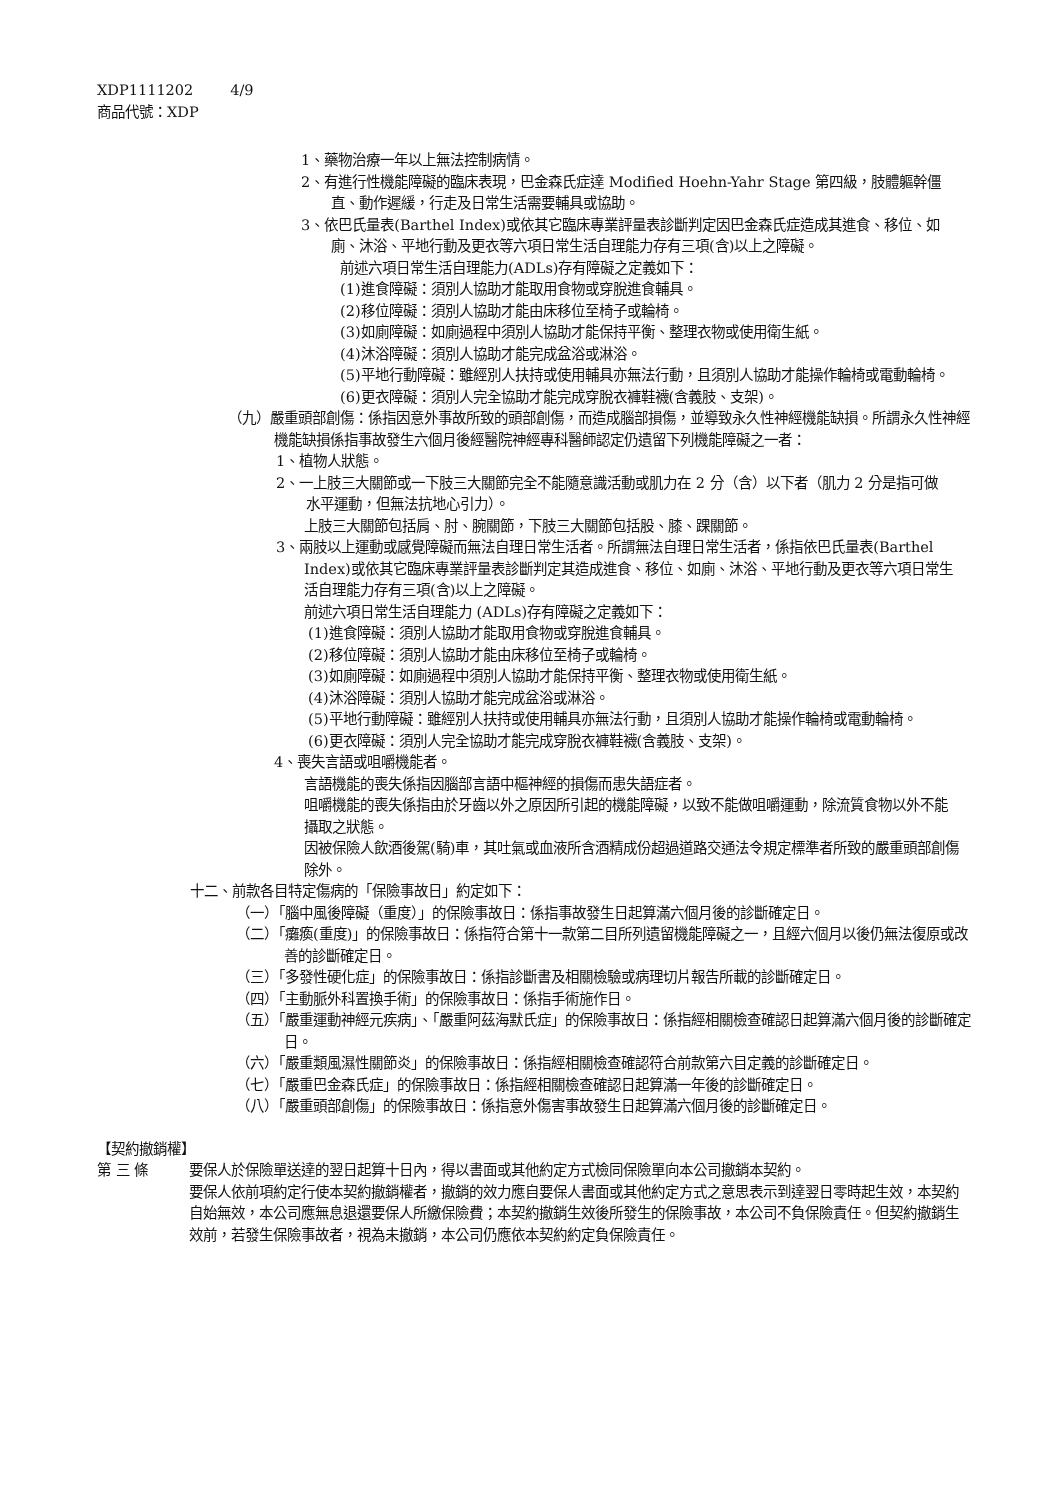XDP1111202 4/9
商品代號：XDP
1、藥物治療一年以上無法控制病情。
2、有進行性機能障礙的臨床表現，巴金森氏症達 Modified Hoehn-Yahr Stage 第四級，肢體軀幹僵直、動作遲緩，行走及日常生活需要輔具或協助。
3、依巴氏量表(Barthel Index)或依其它臨床專業評量表診斷判定因巴金森氏症造成其進食、移位、如廁、沐浴、平地行動及更衣等六項日常生活自理能力存有三項(含)以上之障礙。
前述六項日常生活自理能力(ADLs)存有障礙之定義如下：
(1)進食障礙：須別人協助才能取用食物或穿脫進食輔具。
(2)移位障礙：須別人協助才能由床移位至椅子或輪椅。
(3)如廁障礙：如廁過程中須別人協助才能保持平衡、整理衣物或使用衛生紙。
(4)沐浴障礙：須別人協助才能完成盆浴或淋浴。
(5)平地行動障礙：雖經別人扶持或使用輔具亦無法行動，且須別人協助才能操作輪椅或電動輪椅。
(6)更衣障礙：須別人完全協助才能完成穿脫衣褲鞋襪(含義肢、支架)。
（九）嚴重頭部創傷：係指因意外事故所致的頭部創傷，而造成腦部損傷，並導致永久性神經機能缺損。所謂永久性神經機能缺損係指事故發生六個月後經醫院神經專科醫師認定仍遺留下列機能障礙之一者：
1、植物人狀態。
2、一上肢三大關節或一下肢三大關節完全不能隨意識活動或肌力在 2 分（含）以下者（肌力 2 分是指可做水平運動，但無法抗地心引力）。
上肢三大關節包括肩、肘、腕關節，下肢三大關節包括股、膝、踝關節。
3、兩肢以上運動或感覺障礙而無法自理日常生活者。所謂無法自理日常生活者，係指依巴氏量表(Barthel Index)或依其它臨床專業評量表診斷判定其造成進食、移位、如廁、沐浴、平地行動及更衣等六項日常生活自理能力存有三項(含)以上之障礙。
前述六項日常生活自理能力 (ADLs)存有障礙之定義如下：
(1)進食障礙：須別人協助才能取用食物或穿脫進食輔具。
(2)移位障礙：須別人協助才能由床移位至椅子或輪椅。
(3)如廁障礙：如廁過程中須別人協助才能保持平衡、整理衣物或使用衛生紙。
(4)沐浴障礙：須別人協助才能完成盆浴或淋浴。
(5)平地行動障礙：雖經別人扶持或使用輔具亦無法行動，且須別人協助才能操作輪椅或電動輪椅。
(6)更衣障礙：須別人完全協助才能完成穿脫衣褲鞋襪(含義肢、支架)。
4、喪失言語或咀嚼機能者。
言語機能的喪失係指因腦部言語中樞神經的損傷而患失語症者。
咀嚼機能的喪失係指由於牙齒以外之原因所引起的機能障礙，以致不能做咀嚼運動，除流質食物以外不能攝取之狀態。
因被保險人飲酒後駕(騎)車，其吐氣或血液所含酒精成份超過道路交通法令規定標準者所致的嚴重頭部創傷除外。
十二、前款各目特定傷病的「保險事故日」約定如下：
（一）「腦中風後障礙（重度）」的保險事故日：係指事故發生日起算滿六個月後的診斷確定日。
（二）「癱瘓(重度)」的保險事故日：係指符合第十一款第二目所列遺留機能障礙之一，且經六個月以後仍無法復原或改善的診斷確定日。
（三）「多發性硬化症」的保險事故日：係指診斷書及相關檢驗或病理切片報告所載的診斷確定日。
（四）「主動脈外科置換手術」的保險事故日：係指手術施作日。
（五）「嚴重運動神經元疾病」、「嚴重阿茲海默氏症」的保險事故日：係指經相關檢查確認日起算滿六個月後的診斷確定日。
（六）「嚴重類風濕性關節炎」的保險事故日：係指經相關檢查確認符合前款第六目定義的診斷確定日。
（七）「嚴重巴金森氏症」的保險事故日：係指經相關檢查確認日起算滿一年後的診斷確定日。
（八）「嚴重頭部創傷」的保險事故日：係指意外傷害事故發生日起算滿六個月後的診斷確定日。
【契約撤銷權】
第 三 條 要保人於保險單送達的翌日起算十日內，得以書面或其他約定方式檢同保險單向本公司撤銷本契約。
要保人依前項約定行使本契約撤銷權者，撤銷的效力應自要保人書面或其他約定方式之意思表示到達翌日零時起生效，本契約自始無效，本公司應無息退還要保人所繳保險費；本契約撤銷生效後所發生的保險事故，本公司不負保險責任。但契約撤銷生效前，若發生保險事故者，視為未撤銷，本公司仍應依本契約約定負保險責任。